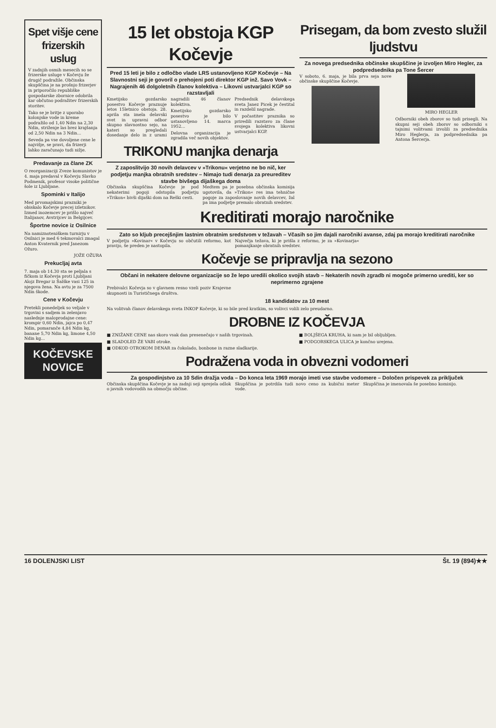Spet višje cene frizerskih uslug
V zadnjih osmih mesecih so se frizerske usluge v Kočevju že drugič podražile. Občinska skupščina je na prošnjo frizerjev in priporočilo republiške gospodarske zbornice odobrila kar občutno podražitev frizerskih storitev.
Tako se je britje z uporabo kolonjske vode in kreme podražilo od 1,40 Ndin na 2,30 Ndin, striženje las brez krajšanja od 2,50 Ndin na 3 Ndin...
Seveda pa vse dovoljene cene le najvišje, se pravi, da frizerji lahko zaračunajo tudi nižje.
Predavanje za člane ZK
O reorganizaciji Zveze komunistov je 4. maja predaval v Kočevju Slavko Podmenik, profesor visoke politične šole iz Ljubljane.
Spominki v Italijo
Med prvomajskimi prazniki je obiskalo Kočevje precej izletnikov. Izmed inozemcev je prišlo največ Italijanov, Avstrijcev in Belgijcev.
Športne novice iz Osilnice
Na namiznoteniškem turnirju v Osilnici je med 6 tekmovalci zmagal Anton Kvaternik pred Janezom Ožuro.
JOŽE OŽURA
Prekucljaj avta
7. maja ob 14.30 sta se peljala s fičkom iz Kočevja proti Ljubljani Alojz Bregar iz Šalške vasi 125 in njegova žena. Na avtu je za 7500 Ndin škode.
Cene v Kočevju
Pretekli ponedeljek so veljale v trgovini s sadjem in zelenjavo naslednje maloprodajne cene: krompir 0,60 Ndin, jajca po 0,47 Ndin, pomaranče 4,84 Ndin kg, banane 5,70 Ndin kg, limone 4,50 Ndin kg...
KOČEVSKE NOVICE
15 let obstoja KGP Kočevje
Pred 15 leti je bilo z odločbo vlade LRS ustanovljeno KGP Kočevje – Na Slavnostni seji je govoril o prehojeni poti direktor KGP inž. Savo Vovk – Nagrajenih 46 dolgoletnih članov kolektiva – Likovni ustvarjalci KGP so razstavljali
Kmetijsko gozdarsko posestvo Kočevje praznuje letos 15letnico obstoja. 28. aprila sta imela delavski svet in upravni odbor skupno slavnostno sejo, na kateri so pregledali dosedanje delo in z urami nagradili 46 članov kolektiva.
Kmetijsko gozdarsko posestvo je bilo ustanovljeno 14. marca 1952...
Delovna organizacija je zgradila več novih objektov.
Predsednik delavskega sveta Janez Picek je čestital in razdelil nagrade.
V počastitev praznika so priredili razstavo za člane svojega kolektiva likovni ustvarjalci KGP.
TRIKONU manjka denarja
Z zaposlitvijo 30 novih delavcev v »Trikonu« verjetno ne bo nič, ker podjetju manjka obratnih sredstev – Nimajo tudi denarja za preureditev stavbe bivšega dijaškega doma
Občinska skupščina Kočevje je pod nekaterimi pogoji odstopila podjetju »Trikon« bivši dijaški dom na Reški cesti.
Medtem pa je posebna občinska komisija ugotovila, da »Trikon« res ima tehnične pogoje za zaposlovanje novih delavcev, žal pa ima podjetje premalo obratnih sredstev.
Prisegam, da bom zvesto služil ljudstvu
Za novega predsednika občinske skupščine je izvoljen Miro Hegler, za podpredsednika pa Tone Šercer
V soboto, 6. maja, je bila prva seja nove občinske skupščine Kočevje.
MIRO HEGLER
Odborniki obeh zborov so tudi prisegli. Na skupni seji obeh zborov so odborniki s tajnimi volitvami izvolili za predsednika Miro Heglerja, za podpredsednika pa Antona Šercerja.
Kreditirati morajo naročnike
Zato so kljub precejšnjim lastnim obratnim sredstvom v težavah – Včasih so jim dajali naročniki avanse, zdaj pa morajo kreditirati naročnike
V podjetju »Kovinar« v Kočevju so občutili reformo, kot pravijo, še preden je nastopila.
Največja težava, ki je prišla z reformo, je za »Kovinarja« pomanjkanje obratnih sredstev.
Kočevje se pripravlja na sezono
Občani in nekatere delovne organizacije so že lepo uredili okolico svojih stavb – Nekaterih novih zgradb ni mogoče primerno urediti, ker so neprimerno zgrajene
Prebivalci Kočevja so v glavnem resno vzeli poziv Krajevne skupnosti in Turističnega društva.
18 kandidatov za 10 mest
Na volitvah članov delavskega sveta INKOP Kočevje, ki so bile pred kratkim, so volivci volili zelo preudarno.
DROBNE IZ KOČEVJA
■ ZNIŽANE CENE nas skoro vsak dan presenečajo v naših trgovinah.
■ SLADOLED ŽE VABI otroke.
■ ODKOD OTROKOM DENAR za čokolado, bonbone in razne sladkarije.
■ BOLJŠEGA KRUHA, ki nam je bil obljubljen.
■ PODGORSKEGA ULICA je končno urejena.
Podražena voda in obvezni vodomeri
Za gospodinjstvo za 10 Sdin dražja voda – Do konca leta 1969 morajo imeti vse stavbe vodomere – Določen prispevek za priključek
Občinska skupščina Kočevje je na zadnji seji sprejela odlok o javnih vodovodih na območju občine.
Skupščina je potrdila tudi novo ceno za kubični meter vode.
Skupščina je imenovala še posebno komisijo.
16 DOLENJSKI LIST Št. 19 (894)★★